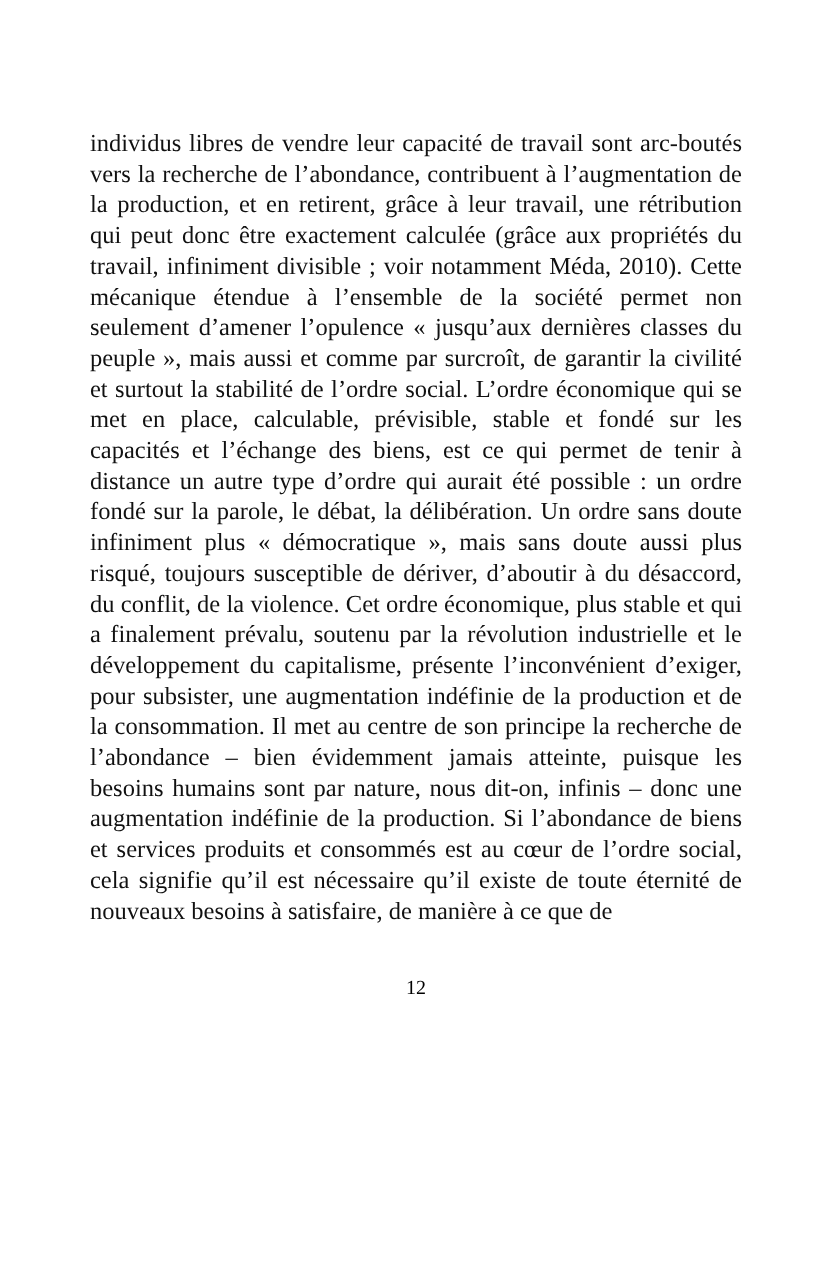individus libres de vendre leur capacité de travail sont arc-boutés vers la recherche de l’abondance, contribuent à l’augmentation de la production, et en retirent, grâce à leur travail, une rétribution qui peut donc être exactement calculée (grâce aux propriétés du travail, infiniment divisible ; voir notamment Méda, 2010). Cette mécanique étendue à l’ensemble de la société permet non seulement d’amener l’opulence « jusqu’aux dernières classes du peuple », mais aussi et comme par surcroît, de garantir la civilité et surtout la stabilité de l’ordre social. L’ordre économique qui se met en place, calculable, prévisible, stable et fondé sur les capacités et l’échange des biens, est ce qui permet de tenir à distance un autre type d’ordre qui aurait été possible : un ordre fondé sur la parole, le débat, la délibération. Un ordre sans doute infiniment plus « démocratique », mais sans doute aussi plus risqué, toujours susceptible de dériver, d’aboutir à du désaccord, du conflit, de la violence. Cet ordre économique, plus stable et qui a finalement prévalu, soutenu par la révolution industrielle et le développement du capitalisme, présente l’inconvénient d’exiger, pour subsister, une augmentation indéfinie de la production et de la consommation. Il met au centre de son principe la recherche de l’abondance – bien évidemment jamais atteinte, puisque les besoins humains sont par nature, nous dit-on, infinis – donc une augmentation indéfinie de la production. Si l’abondance de biens et services produits et consommés est au cœur de l’ordre social, cela signifie qu’il est nécessaire qu’il existe de toute éternité de nouveaux besoins à satisfaire, de manière à ce que de
12